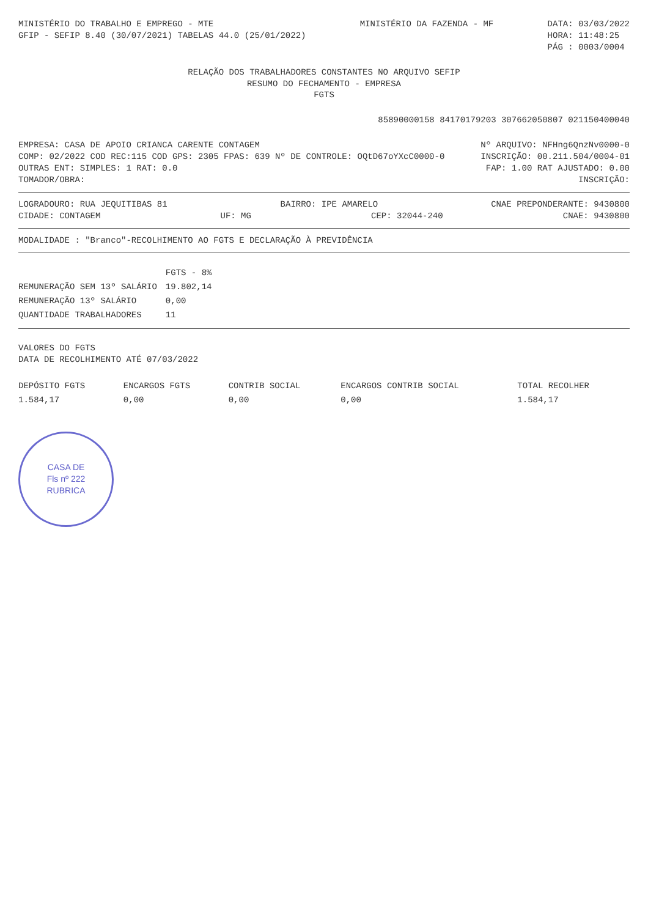MINISTÉRIO DO TRABALHO E EMPREGO - MTE
GFIP - SEFIP 8.40 (30/07/2021) TABELAS 44.0 (25/01/2022)
MINISTÉRIO DA FAZENDA - MF DATA: 03/03/2022
HORA: 11:48:25
PÁG : 0003/0004
RELAÇÃO DOS TRABALHADORES CONSTANTES NO ARQUIVO SEFIP
RESUMO DO FECHAMENTO - EMPRESA
FGTS
85890000158 84170179203 307662050807 02115040004​0
EMPRESA: CASA DE APOIO CRIANCA CARENTE CONTAGEM
Nº ARQUIVO: NFHng6QnzNv0000-0
COMP: 02/2022 COD REC:115 COD GPS: 2305 FPAS: 639 Nº DE CONTROLE: OQtD67oYXcC0000-0
INSCRIÇÃO: 00.211.504/0004-01
OUTRAS ENT: SIMPLES: 1 RAT: 0.0
FAP: 1.00 RAT AJUSTADO: 0.00
TOMADOR/OBRA: INSCRIÇÃO:
LOGRADOURO: RUA JEQUITIBAS 81 BAIRRO: IPE AMARELO CNAE PREPONDERANTE: 9430800
CIDADE: CONTAGEM UF: MG CEP: 32044-240 CNAE: 9430800
MODALIDADE : "Branco"-RECOLHIMENTO AO FGTS E DECLARAÇÃO À PREVIDÊNCIA
| | FGTS - 8% |
| REMUNERAÇÃO SEM 13º SALÁRIO | 19.802,14 |
| REMUNERAÇÃO 13º SALÁRIO | 0,00 |
| QUANTIDADE TRABALHADORES | 11 |
VALORES DO FGTS
DATA DE RECOLHIMENTO ATÉ 07/03/2022
| DEPÓSITO FGTS | ENCARGOS FGTS | CONTRIB SOCIAL | ENCARGOS CONTRIB SOCIAL | TOTAL RECOLHER |
| 1.584,17 | 0,00 | 0,00 | 0,00 | 1.584,17 |
CASA DE
Fls nº 222
RUBRICA